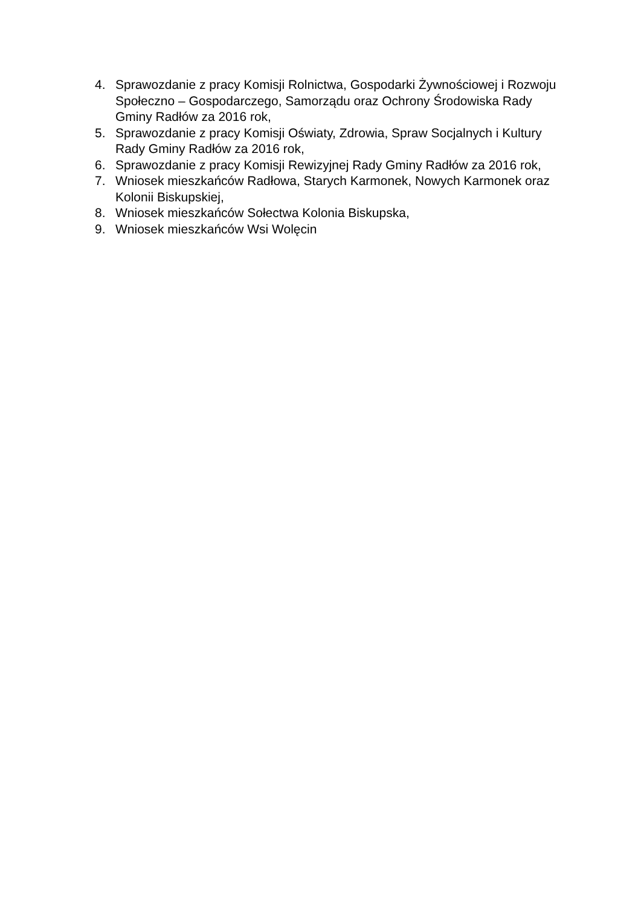4. Sprawozdanie z pracy Komisji Rolnictwa, Gospodarki Żywnościowej i Rozwoju Społeczno – Gospodarczego, Samorządu oraz Ochrony Środowiska Rady Gminy Radłów za 2016 rok,
5. Sprawozdanie z pracy Komisji Oświaty, Zdrowia, Spraw Socjalnych i Kultury Rady Gminy Radłów za 2016 rok,
6. Sprawozdanie z pracy Komisji Rewizyjnej Rady Gminy Radłów za 2016 rok,
7. Wniosek mieszkańców Radłowa, Starych Karmonek, Nowych Karmonek oraz Kolonii Biskupskiej,
8. Wniosek mieszkańców Sołectwa Kolonia Biskupska,
9. Wniosek mieszkańców Wsi Wolęcin